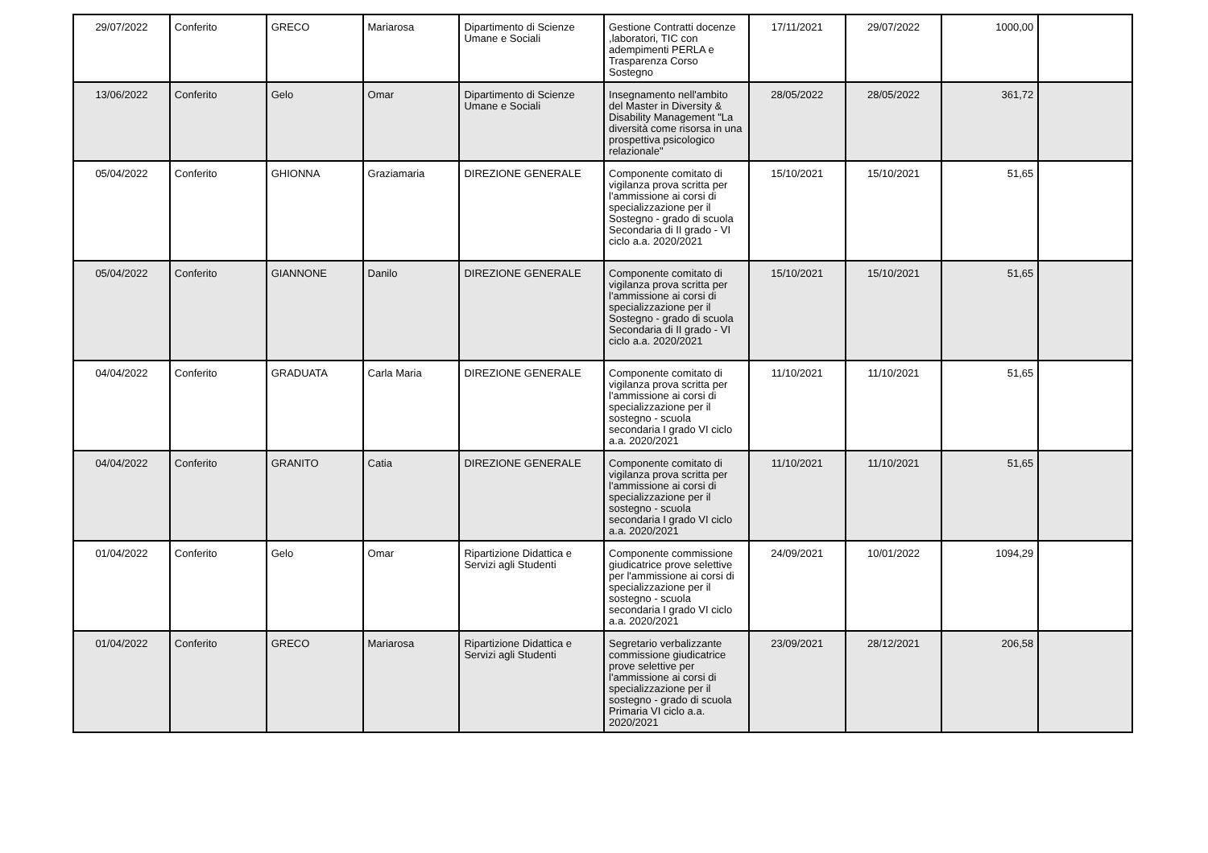| 29/07/2022 | Conferito | GRECO | Mariarosa | Dipartimento di Scienze Umane e Sociali | Gestione Contratti docenze ,laboratori, TIC con adempimenti PERLA e Trasparenza Corso Sostegno | 17/11/2021 | 29/07/2022 | 1000,00 | |
| 13/06/2022 | Conferito | Gelo | Omar | Dipartimento di Scienze Umane e Sociali | Insegnamento nell'ambito del Master in Diversity & Disability Management "La diversità come risorsa in una prospettiva psicologico relazionale" | 28/05/2022 | 28/05/2022 | 361,72 | |
| 05/04/2022 | Conferito | GHIONNA | Graziamaria | DIREZIONE GENERALE | Componente comitato di vigilanza prova scritta per l'ammissione ai corsi di specializzazione per il Sostegno - grado di scuola Secondaria di II grado - VI ciclo a.a. 2020/2021 | 15/10/2021 | 15/10/2021 | 51,65 | |
| 05/04/2022 | Conferito | GIANNONE | Danilo | DIREZIONE GENERALE | Componente comitato di vigilanza prova scritta per l'ammissione ai corsi di specializzazione per il Sostegno - grado di scuola Secondaria di II grado - VI ciclo a.a. 2020/2021 | 15/10/2021 | 15/10/2021 | 51,65 | |
| 04/04/2022 | Conferito | GRADUATA | Carla Maria | DIREZIONE GENERALE | Componente comitato di vigilanza prova scritta per l'ammissione ai corsi di specializzazione per il sostegno - scuola secondaria I grado VI ciclo a.a. 2020/2021 | 11/10/2021 | 11/10/2021 | 51,65 | |
| 04/04/2022 | Conferito | GRANITO | Catia | DIREZIONE GENERALE | Componente comitato di vigilanza prova scritta per l'ammissione ai corsi di specializzazione per il sostegno - scuola secondaria I grado VI ciclo a.a. 2020/2021 | 11/10/2021 | 11/10/2021 | 51,65 | |
| 01/04/2022 | Conferito | Gelo | Omar | Ripartizione Didattica e Servizi agli Studenti | Componente commissione giudicatrice prove selettive per l'ammissione ai corsi di specializzazione per il sostegno - scuola secondaria I grado VI ciclo a.a. 2020/2021 | 24/09/2021 | 10/01/2022 | 1094,29 | |
| 01/04/2022 | Conferito | GRECO | Mariarosa | Ripartizione Didattica e Servizi agli Studenti | Segretario verbalizzante commissione giudicatrice prove selettive per l'ammissione ai corsi di specializzazione per il sostegno - grado di scuola Primaria VI ciclo a.a. 2020/2021 | 23/09/2021 | 28/12/2021 | 206,58 | |